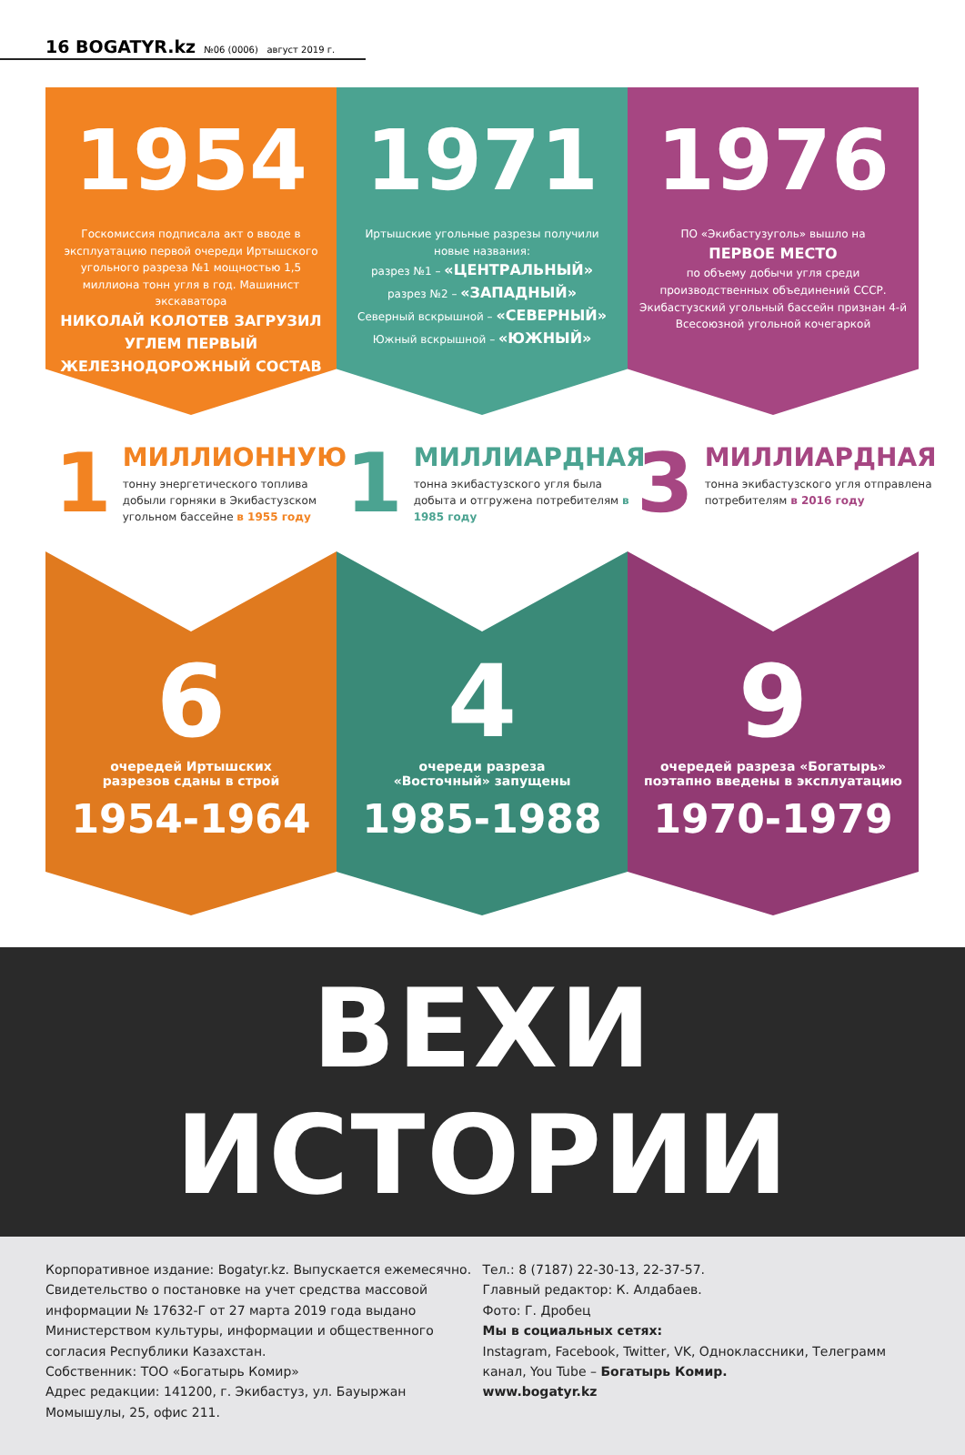16 BOGATYR.kz №06 (0006) август 2019 г.
1954
Госкомиссия подписала акт о вводе в эксплуатацию первой очереди Иртышского угольного разреза №1 мощностью 1,5 миллиона тонн угля в год. Машинист экскаватора
НИКОЛАЙ КОЛОТЕВ ЗАГРУЗИЛ УГЛЕМ ПЕРВЫЙ ЖЕЛЕЗНОДОРОЖНЫЙ СОСТАВ
1
МИЛЛИОННУЮ
тонну энергетического топлива добыли горняки в Экибастузском угольном бассейне в 1955 году
6
очередей Иртышских
разрезов сданы в строй
1954-1964
1971
Иртышские угольные разрезы получили новые названия:
разрез №1 – «ЦЕНТРАЛЬНЫЙ»
разрез №2 – «ЗАПАДНЫЙ»
Северный вскрышной – «СЕВЕРНЫЙ»
Южный вскрышной – «ЮЖНЫЙ»
1
МИЛЛИАРДНАЯ
тонна экибастузского угля была добыта и отгружена потребителям в 1985 году
4
очереди разреза
«Восточный» запущены
1985-1988
1976
ПО «Экибастузуголь» вышло на
ПЕРВОЕ МЕСТО
по объему добычи угля среди производственных объединений СССР. Экибастузский угольный бассейн признан 4-й Всесоюзной угольной кочегаркой
3
МИЛЛИАРДНАЯ
тонна экибастузского угля отправлена потребителям в 2016 году
9
очередей разреза «Богатырь»
поэтапно введены в эксплуатацию
1970-1979
ВЕХИ ИСТОРИИ
Корпоративное издание: Bogatyr.kz. Выпускается ежемесячно.
Свидетельство о постановке на учет средства массовой информации № 17632-Г от 27 марта 2019 года выдано Министерством культуры, информации и общественного согласия Республики Казахстан.
Собственник: ТОО «Богатырь Комир»
Адрес редакции: 141200, г. Экибастуз, ул. Бауыржан Момышулы, 25, офис 211.
Тел.: 8 (7187) 22-30-13, 22-37-57.
Главный редактор: К. Алдабаев.
Фото: Г. Дробец
Мы в социальных сетях:
Instagram, Facebook, Twitter, VK, Одноклассники, Телеграмм канал, You Tube – Богатырь Комир.
www.bogatyr.kz